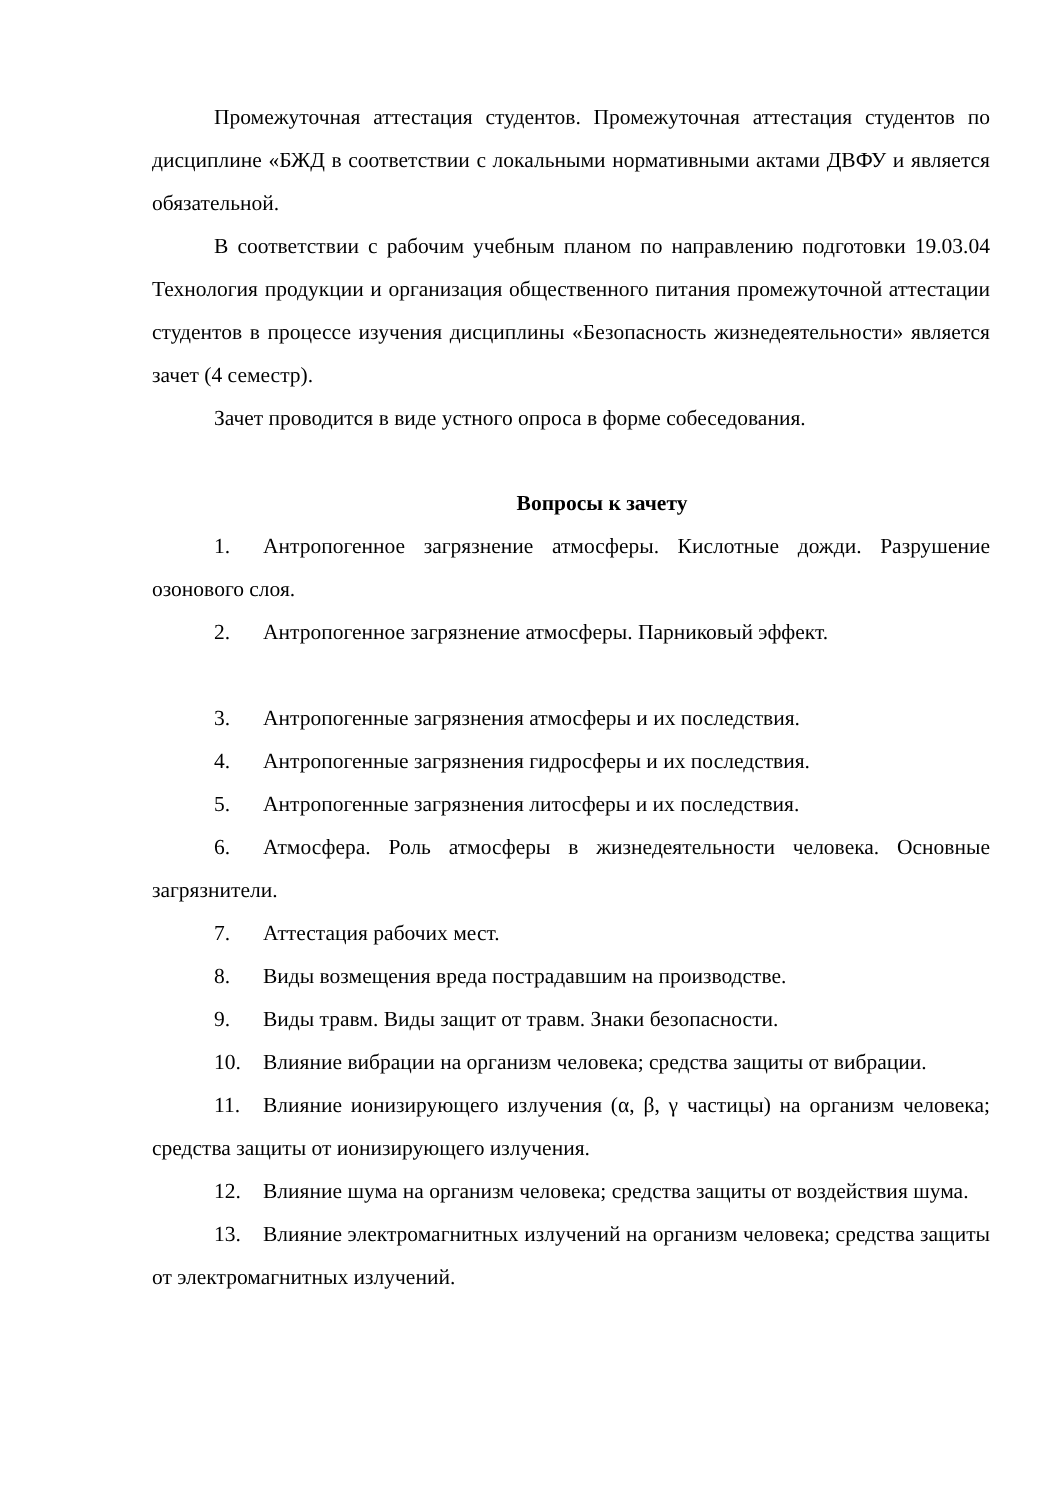Промежуточная аттестация студентов. Промежуточная аттестация студентов по дисциплине «БЖД в соответствии с локальными нормативными актами ДВФУ и является обязательной.
В соответствии с рабочим учебным планом по направлению подготовки 19.03.04 Технология продукции и организация общественного питания промежуточной аттестации студентов в процессе изучения дисциплины «Безопасность жизнедеятельности» является зачет (4 семестр).
Зачет проводится в виде устного опроса в форме собеседования.
Вопросы к зачету
1. Антропогенное загрязнение атмосферы. Кислотные дожди. Разрушение озонового слоя.
2. Антропогенное загрязнение атмосферы. Парниковый эффект.
3. Антропогенные загрязнения атмосферы и их последствия.
4. Антропогенные загрязнения гидросферы и их последствия.
5. Антропогенные загрязнения литосферы и их последствия.
6. Атмосфера. Роль атмосферы в жизнедеятельности человека. Основные загрязнители.
7. Аттестация рабочих мест.
8. Виды возмещения вреда пострадавшим на производстве.
9. Виды травм. Виды защит от травм. Знаки безопасности.
10. Влияние вибрации на организм человека; средства защиты от вибрации.
11. Влияние ионизирующего излучения (α, β, γ частицы) на организм человека; средства защиты от ионизирующего излучения.
12. Влияние шума на организм человека; средства защиты от воздействия шума.
13. Влияние электромагнитных излучений на организм человека; средства защиты от электромагнитных излучений.